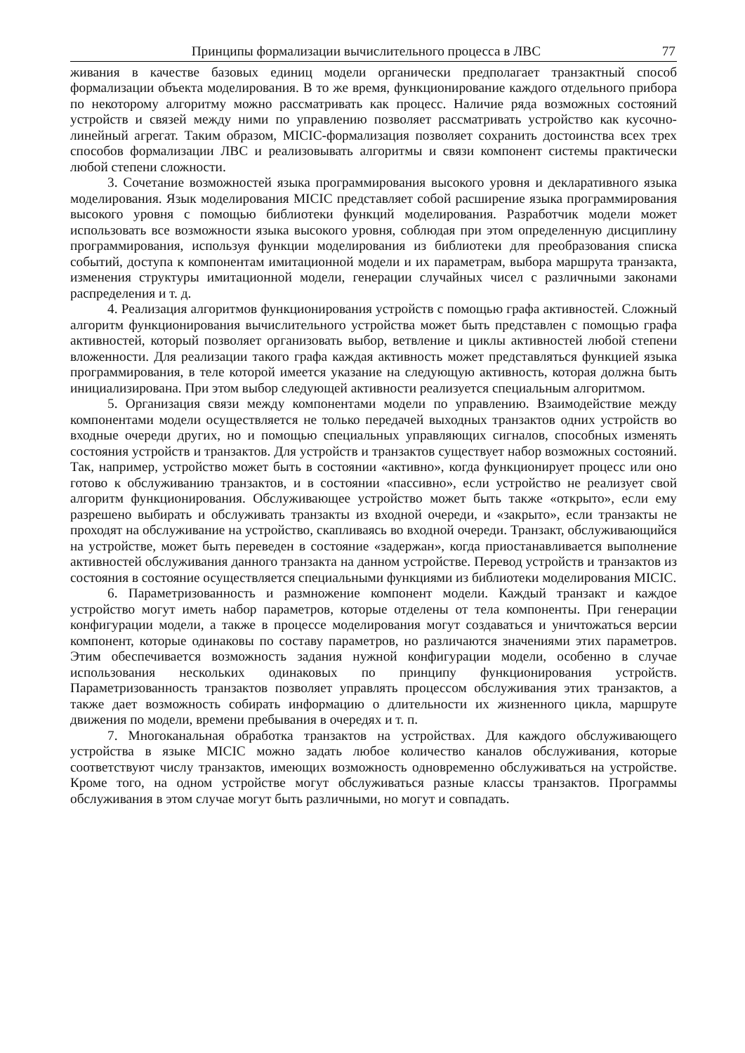Принципы формализации вычислительного процесса в ЛВС 77
живания в качестве базовых единиц модели органически предполагает транзактный способ формализации объекта моделирования. В то же время, функционирование каждого отдельного прибора по некоторому алгоритму можно рассматривать как процесс. Наличие ряда возможных состояний устройств и связей между ними по управлению позволяет рассматривать устройство как кусочно-линейный агрегат. Таким образом, MICIC-формализация позволяет сохранить достоинства всех трех способов формализации ЛВС и реализовывать алгоритмы и связи компонент системы практически любой степени сложности.
3. Сочетание возможностей языка программирования высокого уровня и декларативного языка моделирования. Язык моделирования MICIC представляет собой расширение языка программирования высокого уровня с помощью библиотеки функций моделирования. Разработчик модели может использовать все возможности языка высокого уровня, соблюдая при этом определенную дисциплину программирования, используя функции моделирования из библиотеки для преобразования списка событий, доступа к компонентам имитационной модели и их параметрам, выбора маршрута транзакта, изменения структуры имитационной модели, генерации случайных чисел с различными законами распределения и т. д.
4. Реализация алгоритмов функционирования устройств с помощью графа активностей. Сложный алгоритм функционирования вычислительного устройства может быть представлен с помощью графа активностей, который позволяет организовать выбор, ветвление и циклы активностей любой степени вложенности. Для реализации такого графа каждая активность может представляться функцией языка программирования, в теле которой имеется указание на следующую активность, которая должна быть инициализирована. При этом выбор следующей активности реализуется специальным алгоритмом.
5. Организация связи между компонентами модели по управлению. Взаимодействие между компонентами модели осуществляется не только передачей выходных транзактов одних устройств во входные очереди других, но и помощью специальных управляющих сигналов, способных изменять состояния устройств и транзактов. Для устройств и транзактов существует набор возможных состояний. Так, например, устройство может быть в состоянии «активно», когда функционирует процесс или оно готово к обслуживанию транзактов, и в состоянии «пассивно», если устройство не реализует свой алгоритм функционирования. Обслуживающее устройство может быть также «открыто», если ему разрешено выбирать и обслуживать транзакты из входной очереди, и «закрыто», если транзакты не проходят на обслуживание на устройство, скапливаясь во входной очереди. Транзакт, обслуживающийся на устройстве, может быть переведен в состояние «задержан», когда приостанавливается выполнение активностей обслуживания данного транзакта на данном устройстве. Перевод устройств и транзактов из состояния в состояние осуществляется специальными функциями из библиотеки моделирования MICIC.
6. Параметризованность и размножение компонент модели. Каждый транзакт и каждое устройство могут иметь набор параметров, которые отделены от тела компоненты. При генерации конфигурации модели, а также в процессе моделирования могут создаваться и уничтожаться версии компонент, которые одинаковы по составу параметров, но различаются значениями этих параметров. Этим обеспечивается возможность задания нужной конфигурации модели, особенно в случае использования нескольких одинаковых по принципу функционирования устройств. Параметризованность транзактов позволяет управлять процессом обслуживания этих транзактов, а также дает возможность собирать информацию о длительности их жизненного цикла, маршруте движения по модели, времени пребывания в очередях и т. п.
7. Многоканальная обработка транзактов на устройствах. Для каждого обслуживающего устройства в языке MICIC можно задать любое количество каналов обслуживания, которые соответствуют числу транзактов, имеющих возможность одновременно обслуживаться на устройстве. Кроме того, на одном устройстве могут обслуживаться разные классы транзактов. Программы обслуживания в этом случае могут быть различными, но могут и совпадать.